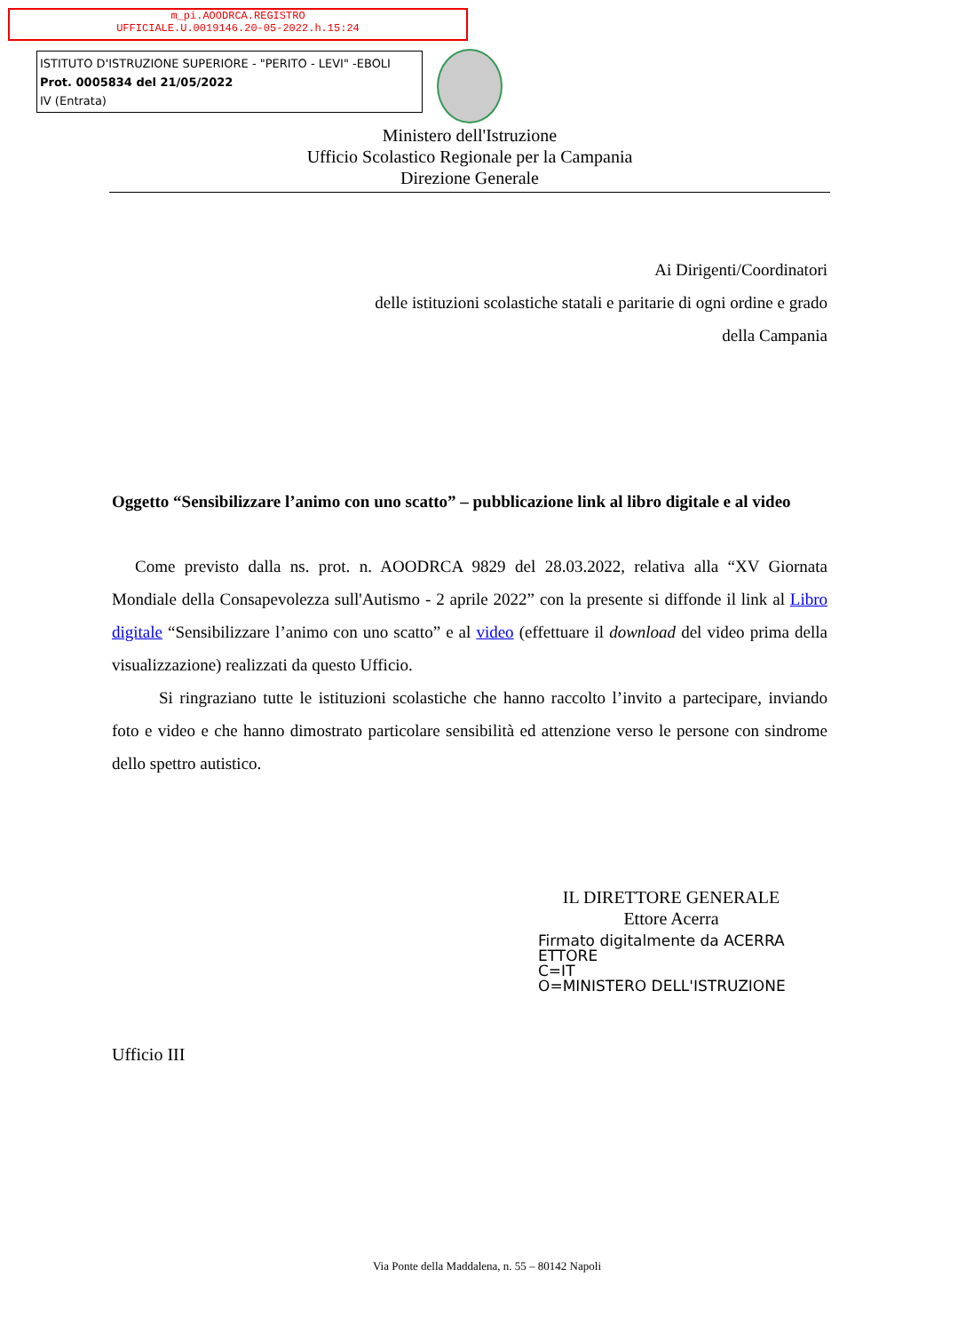m_pi.AOODRCA.REGISTRO
UFFICIALE.U.0019146.20-05-2022.h.15:24
ISTITUTO D'ISTRUZIONE SUPERIORE - "PERITO - LEVI" -EBOLI
Prot. 0005834 del 21/05/2022
IV (Entrata)
Ministero dell'Istruzione
Ufficio Scolastico Regionale per la Campania
Direzione Generale
Ai Dirigenti/Coordinatori
delle istituzioni scolastiche statali e paritarie di ogni ordine e grado
della Campania
Oggetto “Sensibilizzare l’animo con uno scatto” – pubblicazione link al libro digitale e al video
Come previsto dalla ns. prot. n. AOODRCA 9829 del 28.03.2022, relativa alla “XV Giornata Mondiale della Consapevolezza sull'Autismo - 2 aprile 2022” con la presente si diffonde il link al Libro digitale “Sensibilizzare l’animo con uno scatto” e al video (effettuare il download del video prima della visualizzazione) realizzati da questo Ufficio.
Si ringraziano tutte le istituzioni scolastiche che hanno raccolto l’invito a partecipare, inviando foto e video e che hanno dimostrato particolare sensibilità ed attenzione verso le persone con sindrome dello spettro autistico.
IL DIRETTORE GENERALE
Ettore Acerra
Firmato digitalmente da ACERRA
ETTORE
C=IT
O=MINISTERO DELL'ISTRUZIONE
Ufficio III
Via Ponte della Maddalena, n. 55 – 80142 Napoli